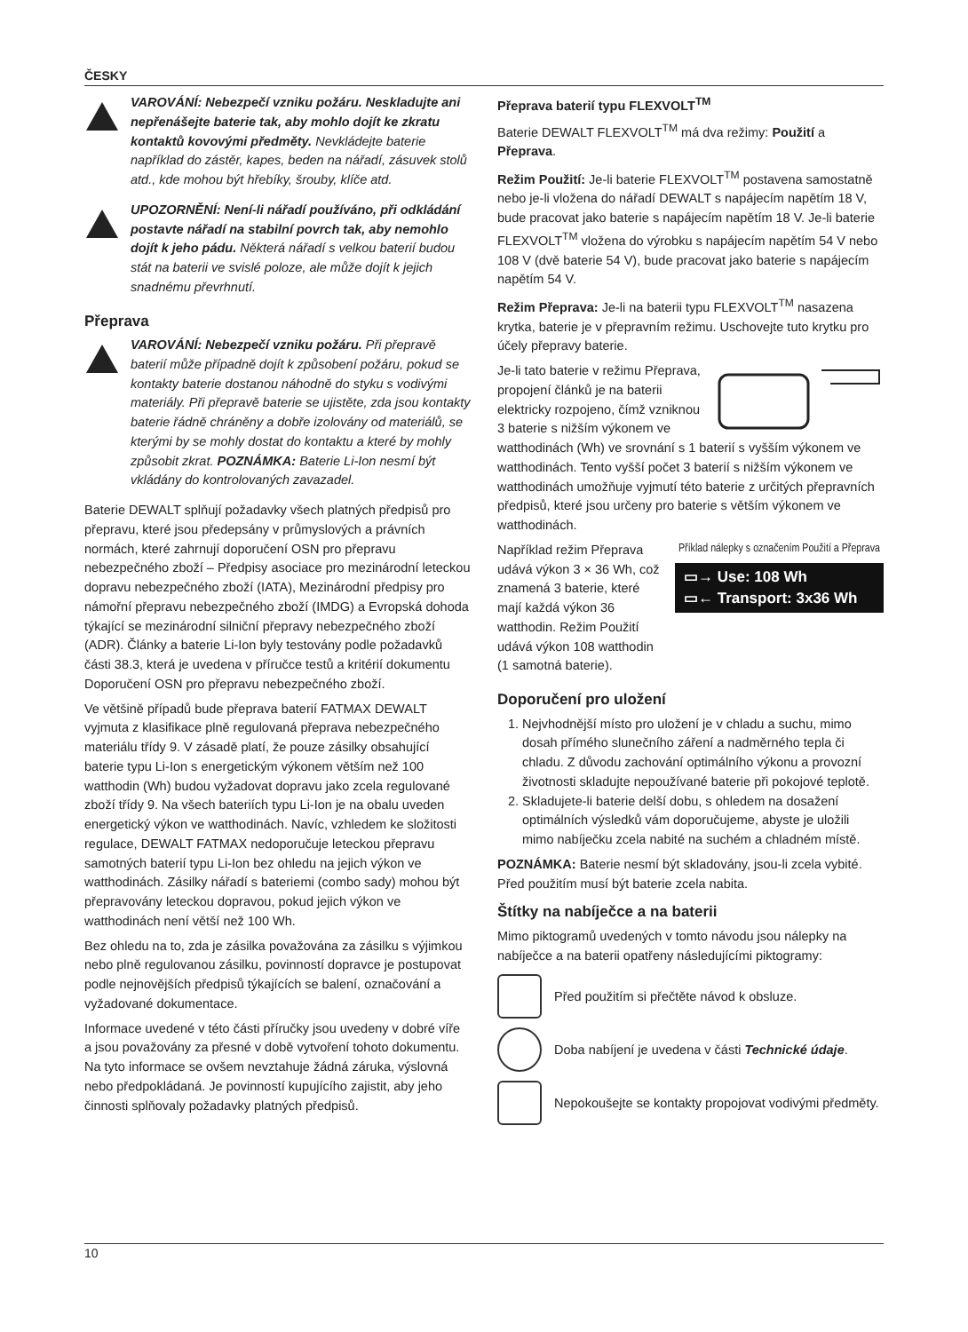ČESKY
VAROVÁNÍ: Nebezpečí vzniku požáru. Neskladujte ani nepřenášejte baterie tak, aby mohlo dojít ke zkratu kontaktů kovovými předměty. Nevkládejte baterie například do zástěr, kapes, beden na nářadí, zásuvek stolů atd., kde mohou být hřebíky, šrouby, klíče atd.
UPOZORNĚNÍ: Není-li nářadí používáno, při odkládání postavte nářadí na stabilní povrch tak, aby nemohlo dojít k jeho pádu. Některá nářadí s velkou baterií budou stát na baterii ve svislé poloze, ale může dojít k jejich snadnému převrhnutí.
Přeprava
VAROVÁNÍ: Nebezpečí vzniku požáru. Při přepravě baterií může případně dojít k způsobení požáru, pokud se kontakty baterie dostanou náhodně do styku s vodivými materiály. Při přepravě baterie se ujistěte, zda jsou kontakty baterie řádně chráněny a dobře izolovány od materiálů, se kterými by se mohly dostat do kontaktu a které by mohly způsobit zkrat. POZNÁMKA: Baterie Li-Ion nesmí být vkládány do kontrolovaných zavazadel.
Baterie DEWALT splňují požadavky všech platných předpisů pro přepravu, které jsou předepsány v průmyslových a právních normách, které zahrnují doporučení OSN pro přepravu nebezpečného zboží – Předpisy asociace pro mezinárodní leteckou dopravu nebezpečného zboží (IATA), Mezinárodní předpisy pro námořní přepravu nebezpečného zboží (IMDG) a Evropská dohoda týkající se mezinárodní silniční přepravy nebezpečného zboží (ADR). Články a baterie Li-Ion byly testovány podle požadavků části 38.3, která je uvedena v příručce testů a kritérií dokumentu Doporučení OSN pro přepravu nebezpečného zboží.
Ve většině případů bude přeprava baterií FATMAX DEWALT vyjmuta z klasifikace plně regulovaná přeprava nebezpečného materiálu třídy 9. V zásadě platí, že pouze zásilky obsahující baterie typu Li-Ion s energetickým výkonem větším než 100 watthodin (Wh) budou vyžadovat dopravu jako zcela regulované zboží třídy 9. Na všech bateriích typu Li-Ion je na obalu uveden energetický výkon ve watthodinách. Navíc, vzhledem ke složitosti regulace, DEWALT FATMAX nedoporučuje leteckou přepravu samotných baterií typu Li-Ion bez ohledu na jejich výkon ve watthodinách. Zásilky nářadí s bateriemi (combo sady) mohou být přepravovány leteckou dopravou, pokud jejich výkon ve watthodinách není větší než 100 Wh.
Bez ohledu na to, zda je zásilka považována za zásilku s výjimkou nebo plně regulovanou zásilku, povinností dopravce je postupovat podle nejnovějších předpisů týkajících se balení, označování a vyžadované dokumentace.
Informace uvedené v této části příručky jsou uvedeny v dobré víře a jsou považovány za přesné v době vytvoření tohoto dokumentu. Na tyto informace se ovšem nevztahuje žádná záruka, výslovná nebo předpokládaná. Je povinností kupujícího zajistit, aby jeho činnosti splňovaly požadavky platných předpisů.
Přeprava baterií typu FLEXVOLT<sup>TM</sup>
Baterie DEWALT FLEXVOLT<sup>TM</sup> má dva režimy: Použití a Přeprava.
Režim Použití: Je-li baterie FLEXVOLT<sup>TM</sup> postavena samostatně nebo je-li vložena do nářadí DEWALT s napájecím napětím 18 V, bude pracovat jako baterie s napájecím napětím 18 V. Je-li baterie FLEXVOLT<sup>TM</sup> vložena do výrobku s napájecím napětím 54 V nebo 108 V (dvě baterie 54 V), bude pracovat jako baterie s napájecím napětím 54 V.
Režim Přeprava: Je-li na baterii typu FLEXVOLT<sup>TM</sup> nasazena krytka, baterie je v přepravním režimu. Uschovejte tuto krytku pro účely přepravy baterie.
Je-li tato baterie v režimu Přeprava, propojení článků je na baterii elektricky rozpojeno, čímž vzniknou 3 baterie s nižším výkonem ve watthodinách (Wh) ve srovnání s 1 baterií s vyšším výkonem ve watthodinách. Tento vyšší počet 3 baterií s nižším výkonem ve watthodinách umožňuje vyjmutí této baterie z určitých přepravních předpisů, které jsou určeny pro baterie s větším výkonem ve watthodinách.
Například režim Přeprava udává výkon 3 × 36 Wh, což znamená 3 baterie, které mají každá výkon 36 watthodin. Režim Použití udává výkon 108 watthodin (1 samotná baterie).
Příklad nálepky s označením Použití a Přeprava
▭→ Use: 108 Wh
▭← Transport: 3x36 Wh
Doporučení pro uložení
1. Nejvhodnější místo pro uložení je v chladu a suchu, mimo dosah přímého slunečního záření a nadměrného tepla či chladu. Z důvodu zachování optimálního výkonu a provozní životnosti skladujte nepoužívané baterie při pokojové teplotě.
2. Skladujete-li baterie delší dobu, s ohledem na dosažení optimálních výsledků vám doporučujeme, abyste je uložili mimo nabíječku zcela nabité na suchém a chladném místě.
POZNÁMKA: Baterie nesmí být skladovány, jsou-li zcela vybité. Před použitím musí být baterie zcela nabita.
Štítky na nabíječce a na baterii
Mimo piktogramů uvedených v tomto návodu jsou nálepky na nabíječce a na baterii opatřeny následujícími piktogramy:
Před použitím si přečtěte návod k obsluze.
Doba nabíjení je uvedena v části Technické údaje.
Nepokoušejte se kontakty propojovat vodivými předměty.
10